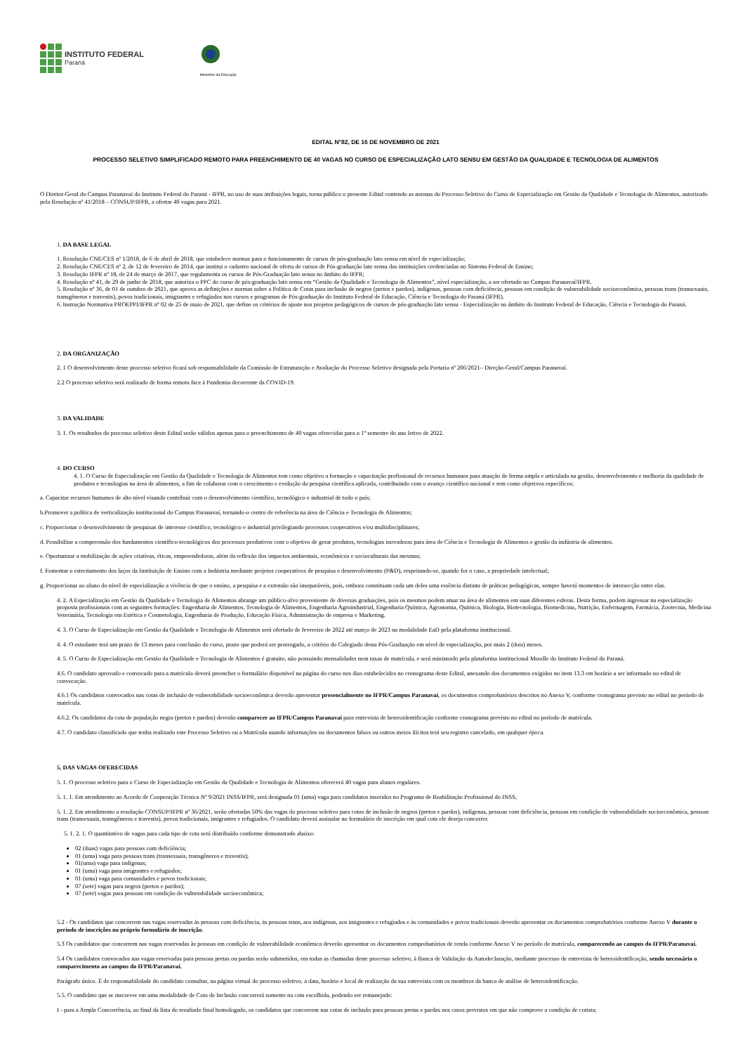INSTITUTO FEDERAL
Paraná
Ministério da Educação
EDITAL N°82, DE 16 DE NOVEMBRO DE 2021
PROCESSO SELETIVO SIMPLIFICADO REMOTO PARA PREENCHIMENTO DE 40 VAGAS NO CURSO DE ESPECIALIZAÇÃO LATO SENSU EM GESTÃO DA QUALIDADE E TECNOLOGIA DE ALIMENTOS
O Diretor-Geral do Campus Paranavaí do Instituto Federal do Paraná - IFPR, no uso de suas atribuições legais, torna público o presente Edital contendo as normas do Processo Seletivo do Curso de Especialização em Gestão da Qualidade e Tecnologia de Alimentos, autorizado pela Resolução nº 41/2018 – CONSUP/IFPR, a ofertar 40 vagas para 2021.
1. DA BASE LEGAL
1. Resolução CNE/CES nº 1/2018, de 6 de abril de 2018, que estabelece normas para o funcionamento de cursos de pós-graduação lato sensu em nível de especialização;
2. Resolução CNE/CES nº 2, de 12 de fevereiro de 2014, que institui o cadastro nacional de oferta de cursos de Pós-graduação lato sensu das instituições credenciadas no Sistema Federal de Ensino;
3. Resolução IFPR nº 18, de 24 de março de 2017, que regulamenta os cursos de Pós-Graduação lato sensu no âmbito do IFPR;
4. Resolução nº 41, de 29 de junho de 2018, que autoriza o PPC do curso de pós-graduação lato sensu em “Gestão da Qualidade e Tecnologia de Alimentos”, nível especialização, a ser ofertado no Campus Paranavaí/IFPR.
5. Resolução nº 36, de 01 de outubro de 2021, que aprova as definições e normas sobre a Política de Cotas para inclusão de negros (pretos e pardos), indígenas, pessoas com deficiência, pessoas em condição de vulnerabilidade socioeconômica, pessoas trans (transexuais, transgêneros e travestis), povos tradicionais, imigrantes e refugiados nos cursos e programas de Pós-graduação do Instituto Federal de Educação, Ciência e Tecnologia do Paraná (IFPR).
6. Instrução Normativa PROEPPI/IFPR nº 02 de 25 de maio de 2021, que define os critérios de ajuste nos projetos pedagógicos de cursos de pós-graduação lato sensu - Especialização no âmbito do Instituto Federal de Educação, Ciência e Tecnologia do Paraná.
2. DA ORGANIZAÇÃO
2. 1 O desenvolvimento deste processo seletivo ficará sob responsabilidade da Comissão de Estruturação e Avaliação do Processo Seletivo designada pela Portaria nº 206/2021– Direção-Geral/Campus Paranavaí.
2.2 O processo seletivo será realizado de forma remota face à Pandemia decorrente da COVID-19.
3. DA VALIDADE
3. 1. Os resultados do processo seletivo deste Edital serão válidos apenas para o preenchimento de 40 vagas oferecidas para o 1º semestre do ano letivo de 2022.
4. DO CURSO
4. 1. O Curso de Especialização em Gestão da Qualidade e Tecnologia de Alimentos tem como objetivo a formação e capacitação profissional de recursos humanos para atuação de forma ampla e articulada na gestão, desenvolvimento e melhoria da qualidade de produtos e tecnologias na área de alimentos, a fim de colaborar com o crescimento e evolução da pesquisa científica aplicada, contribuindo com o avanço científico nacional e tem como objetivos específicos:
a. Capacitar recursos humanos de alto nível visando contribuir com o desenvolvimento científico, tecnológico e industrial de todo o país;
b.Promover a política de verticalização institucional do Campus Paranavaí, tornando-o centro de referência na área de Ciência e Tecnologia de Alimentos;
c. Proporcionar o desenvolvimento de pesquisas de interesse científico, tecnológico e industrial privilegiando processos cooperativos e/ou multidisciplinares;
d. Possibilitar a compreensão dos fundamentos científico-tecnológicos dos processos produtivos com o objetivo de gerar produtos, tecnologias inovadoras para área de Ciência e Tecnologia de Alimentos e gestão da indústria de alimentos.
e. Oportunizar a mobilização de ações criativas, éticas, empreendedoras, além da reflexão dos impactos ambientais, econômicos e socioculturais das mesmas;
f. Fomentar o estreitamento dos laços da Instituição de Ensino com a Indústria mediante projetos cooperativos de pesquisa e desenvolvimento (P&D), respeitando-se, quando for o caso, a propriedade intelectual;
g. Proporcionar ao aluno do nível de especialização a vivência de que o ensino, a pesquisa e a extensão são inseparáveis, pois, embora constituam cada um deles uma essência distinta de práticas pedagógicas, sempre haverá momentos de intersecção entre elas.
4. 2. A Especialização em Gestão da Qualidade e Tecnologia de Alimentos abrange um público-alvo proveniente de diversas graduações, pois os mesmos podem atuar na área de alimentos em suas diferentes esferas. Desta forma, podem ingressar na especialização proposta profissionais com as seguintes formações: Engenharia de Alimentos, Tecnologia de Alimentos, Engenharia Agroindustrial, Engenharia Química, Agronomia, Química, Biologia, Biotecnologia, Biomedicina, Nutrição, Enfermagem, Farmácia, Zootecnia, Medicina Veterinária, Tecnologia em Estética e Cosmetologia, Engenharia de Produção, Educação Física, Administração de empresa e Marketing.
4. 3. O Curso de Especialização em Gestão da Qualidade e Tecnologia de Alimentos será ofertado de fevereiro de 2022 até março de 2023 na modalidade EaD pela plataforma institucional.
4. 4. O estudante terá um prazo de 13 meses para conclusão do curso, prazo que poderá ser prorrogado, a critério do Colegiado desta Pós-Graduação em nível de especialização, por mais 2 (dois) meses.
4. 5. O Curso de Especialização em Gestão da Qualidade e Tecnologia de Alimentos é gratuito, não possuindo mensalidades nem taxas de matrícula, e será ministrado pela plataforma institucional Moodle do Instituto Federal do Paraná.
4.6. O candidato aprovado e convocado para a matrícula deverá preencher o formulário disponível na página do curso nos dias estabelecidos no cronograma deste Edital, anexando dos documentos exigidos no item 13.3 em horário a ser informado no edital de convocação.
4.6.1 Os candidatos convocados nas cotas de inclusão de vulnerabilidade socioeconômica deverão apresentar presencialmente no IFPR/Campus Paranavaí, os documentos comprobatórios descritos no Anexo V, conforme cronograma previsto no edital no período de matrícula.
4.6.2. Os candidatos da cota de população negra (pretos e pardos) deverão comparecer ao IFPR/Campus Paranavaí para entrevista de heteroidentificação conforme cronograma previsto no edital no período de matrícula.
4.7. O candidato classificado que tenha realizado este Processo Seletivo ou a Matrícula usando informações ou documentos falsos ou outros meios ilícitos terá seu registro cancelado, em qualquer época.
5. DAS VAGAS OFERECIDAS
5. 1. O processo seletivo para o Curso de Especialização em Gestão da Qualidade e Tecnologia de Alimentos oferecerá 40 vagas para alunos regulares.
5. 1. 1. Em atendimento ao Acordo de Cooperação Técnica Nº 9/2021 INSS/IFPR, será designada 01 (uma) vaga para candidatos inseridos no Programa de Reabilitação Profissional do INSS;
5. 1. 2. Em atendimento a resolução CONSUP/IFPR nº 36/2021, serão ofertadas 50% das vagas do processo seletivo para cotas de inclusão de negros (pretos e pardos), indígenas, pessoas com deficiência, pessoas em condição de vulnerabilidade socioeconômica, pessoas trans (transexuais, transgêneros e travestis), povos tradicionais, imigrantes e refugiados. O candidato deverá assinalar no formulário de inscrição em qual cota ele deseja concorrer.
5. 1. 2. 1. O quantitativo de vagas para cada tipo de cota será distribuído conforme demonstrado abaixo:
02 (duas) vagas para pessoas com deficiência;
01 (uma) vaga para pessoas trans (transexuais, transgêneros e travestis);
01(uma) vaga para indígenas;
01 (uma) vaga para imigrantes e refugiados;
01 (uma) vaga para comunidades e povos tradicionais;
07 (sete) vagas para negros (pretos e pardos);
07 (sete) vagas para pessoas em condição de vulnerabilidade socioeconômica;
5.2 - Os candidatos que concorrem nas vagas reservadas às pessoas com deficiência, às pessoas trans, aos indígenas, aos imigrantes e refugiados e às comunidades e povos tradicionais deverão apresentar os documentos comprobatórios conforme Anexo V durante o período de inscrições no próprio formulário de inscrição.
5.3 Os candidatos que concorrem nas vagas reservadas às pessoas em condição de vulnerabilidade econômica deverão apresentar os documentos comprobatórios de renda conforme Anexo V no período de matrícula, comparecendo ao campus do IFPR/Paranavaí.
5.4 Os candidatos convocados nas vagas reservadas para pessoas pretas ou pardas serão submetidos, em todas as chamadas deste processo seletivo, à Banca de Validação da Autodeclaração, mediante processo de entrevista de heteroidentificação, sendo necessário o comparecimento ao campus do IFPR/Paranavaí.
Parágrafo único. É de responsabilidade do candidato consultar, na página virtual do processo seletivo, a data, horário e local de realização da sua entrevista com os membros da banca de análise de heteroidentificação.
5.5. O candidato que se inscrever em uma modalidade de Cota de Inclusão concorrerá somente na cota escolhida, podendo ser remanejado:
I - para a Ampla Concorrência, ao final da lista do resultado final homologado, os candidatos que concorrem nas cotas de inclusão para pessoas pretas e pardas nos casos previstos em que não comprove a condição de cotista;